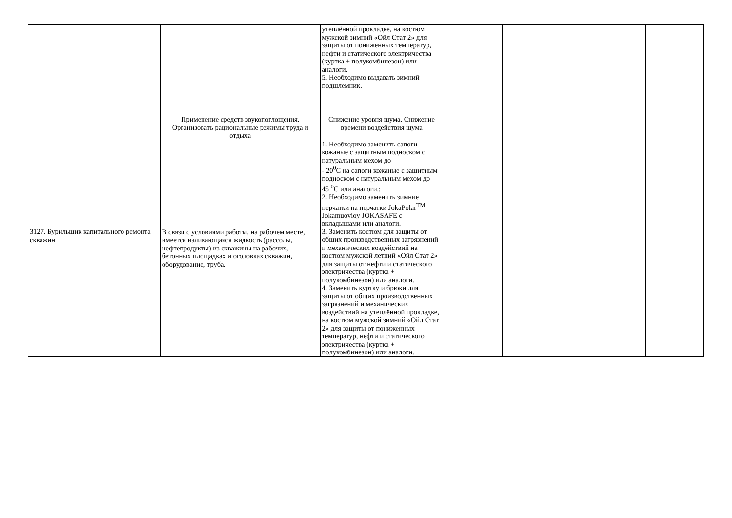| | | утеплённой прокладке, на костюм мужской зимний «Ойл Стат 2» для защиты от пониженных температур, нефти и статического электричества (куртка + полукомбинезон) или аналоги. 5. Необходимо выдавать зимний подшлемник. | | | |
| 3127. Бурильщик капитального ремонта скважин | Применение средств звукопоглощения. Организовать рациональные режимы труда и отдыха | Снижение уровня шума. Снижение времени воздействия шума | | | |
| | В связи с условиями работы, на рабочем месте, имеется изливающаяся жидкость (рассолы, нефтепродукты) из скважины на рабочих, бетонных площадках и оголовках скважин, оборудование, труба. | 1. Необходимо заменить сапоги кожаные с защитным подноском с натуральным мехом до - 20<sup>0</sup>С на сапоги кожаные с защитным подноском с натуральным мехом до – 45 <sup>0</sup>С или аналоги.; 2. Необходимо заменить зимние перчатки на перчатки JokaPolar<sup>TM</sup> Jokamuovioy JOKASAFE с вкладышами или аналоги. 3. Заменить костюм для защиты от общих производственных загрязнений и механических воздействий на костюм мужской летний «Ойл Стат 2» для защиты от нефти и статического электричества (куртка + полукомбинезон) или аналоги. 4. Заменить куртку и брюки для защиты от общих производственных загрязнений и механических воздействий на утеплённой прокладке, на костюм мужской зимний «Ойл Стат 2» для защиты от пониженных температур, нефти и статического электричества (куртка + полукомбинезон) или аналоги. | | | |